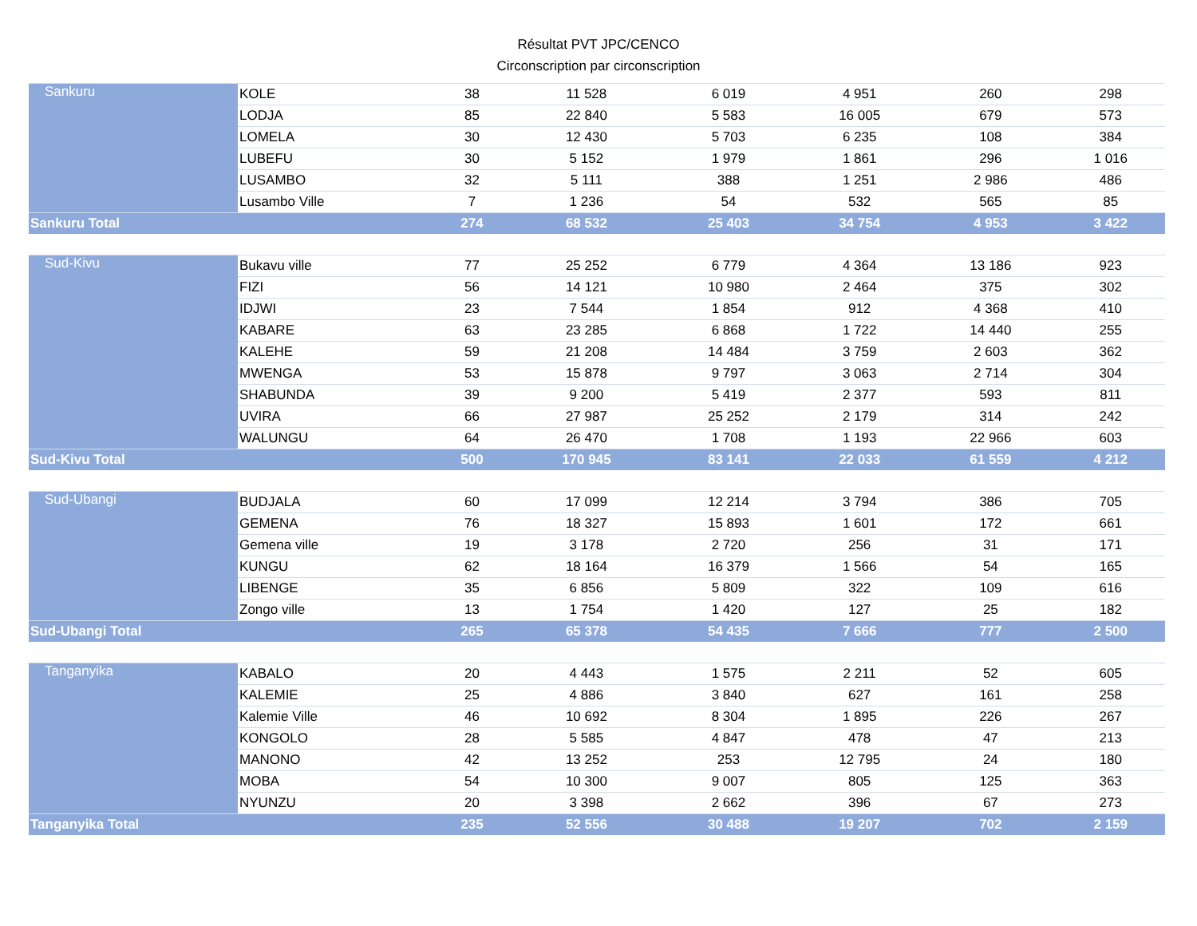Résultat PVT JPC/CENCO
Circonscription par circonscription
| Sankuru | KOLE | 38 | 11 528 | 6 019 | 4 951 | 260 | 298 |
| | LODJA | 85 | 22 840 | 5 583 | 16 005 | 679 | 573 |
| | LOMELA | 30 | 12 430 | 5 703 | 6 235 | 108 | 384 |
| | LUBEFU | 30 | 5 152 | 1 979 | 1 861 | 296 | 1 016 |
| | LUSAMBO | 32 | 5 111 | 388 | 1 251 | 2 986 | 486 |
| | Lusambo Ville | 7 | 1 236 | 54 | 532 | 565 | 85 |
| Sankuru Total | | 274 | 68 532 | 25 403 | 34 754 | 4 953 | 3 422 |
| Sud-Kivu | Bukavu ville | 77 | 25 252 | 6 779 | 4 364 | 13 186 | 923 |
| | FIZI | 56 | 14 121 | 10 980 | 2 464 | 375 | 302 |
| | IDJWI | 23 | 7 544 | 1 854 | 912 | 4 368 | 410 |
| | KABARE | 63 | 23 285 | 6 868 | 1 722 | 14 440 | 255 |
| | KALEHE | 59 | 21 208 | 14 484 | 3 759 | 2 603 | 362 |
| | MWENGA | 53 | 15 878 | 9 797 | 3 063 | 2 714 | 304 |
| | SHABUNDA | 39 | 9 200 | 5 419 | 2 377 | 593 | 811 |
| | UVIRA | 66 | 27 987 | 25 252 | 2 179 | 314 | 242 |
| | WALUNGU | 64 | 26 470 | 1 708 | 1 193 | 22 966 | 603 |
| Sud-Kivu Total | | 500 | 170 945 | 83 141 | 22 033 | 61 559 | 4 212 |
| Sud-Ubangi | BUDJALA | 60 | 17 099 | 12 214 | 3 794 | 386 | 705 |
| | GEMENA | 76 | 18 327 | 15 893 | 1 601 | 172 | 661 |
| | Gemena ville | 19 | 3 178 | 2 720 | 256 | 31 | 171 |
| | KUNGU | 62 | 18 164 | 16 379 | 1 566 | 54 | 165 |
| | LIBENGE | 35 | 6 856 | 5 809 | 322 | 109 | 616 |
| | Zongo ville | 13 | 1 754 | 1 420 | 127 | 25 | 182 |
| Sud-Ubangi Total | | 265 | 65 378 | 54 435 | 7 666 | 777 | 2 500 |
| Tanganyika | KABALO | 20 | 4 443 | 1 575 | 2 211 | 52 | 605 |
| | KALEMIE | 25 | 4 886 | 3 840 | 627 | 161 | 258 |
| | Kalemie Ville | 46 | 10 692 | 8 304 | 1 895 | 226 | 267 |
| | KONGOLO | 28 | 5 585 | 4 847 | 478 | 47 | 213 |
| | MANONO | 42 | 13 252 | 253 | 12 795 | 24 | 180 |
| | MOBA | 54 | 10 300 | 9 007 | 805 | 125 | 363 |
| | NYUNZU | 20 | 3 398 | 2 662 | 396 | 67 | 273 |
| Tanganyika Total | | 235 | 52 556 | 30 488 | 19 207 | 702 | 2 159 |